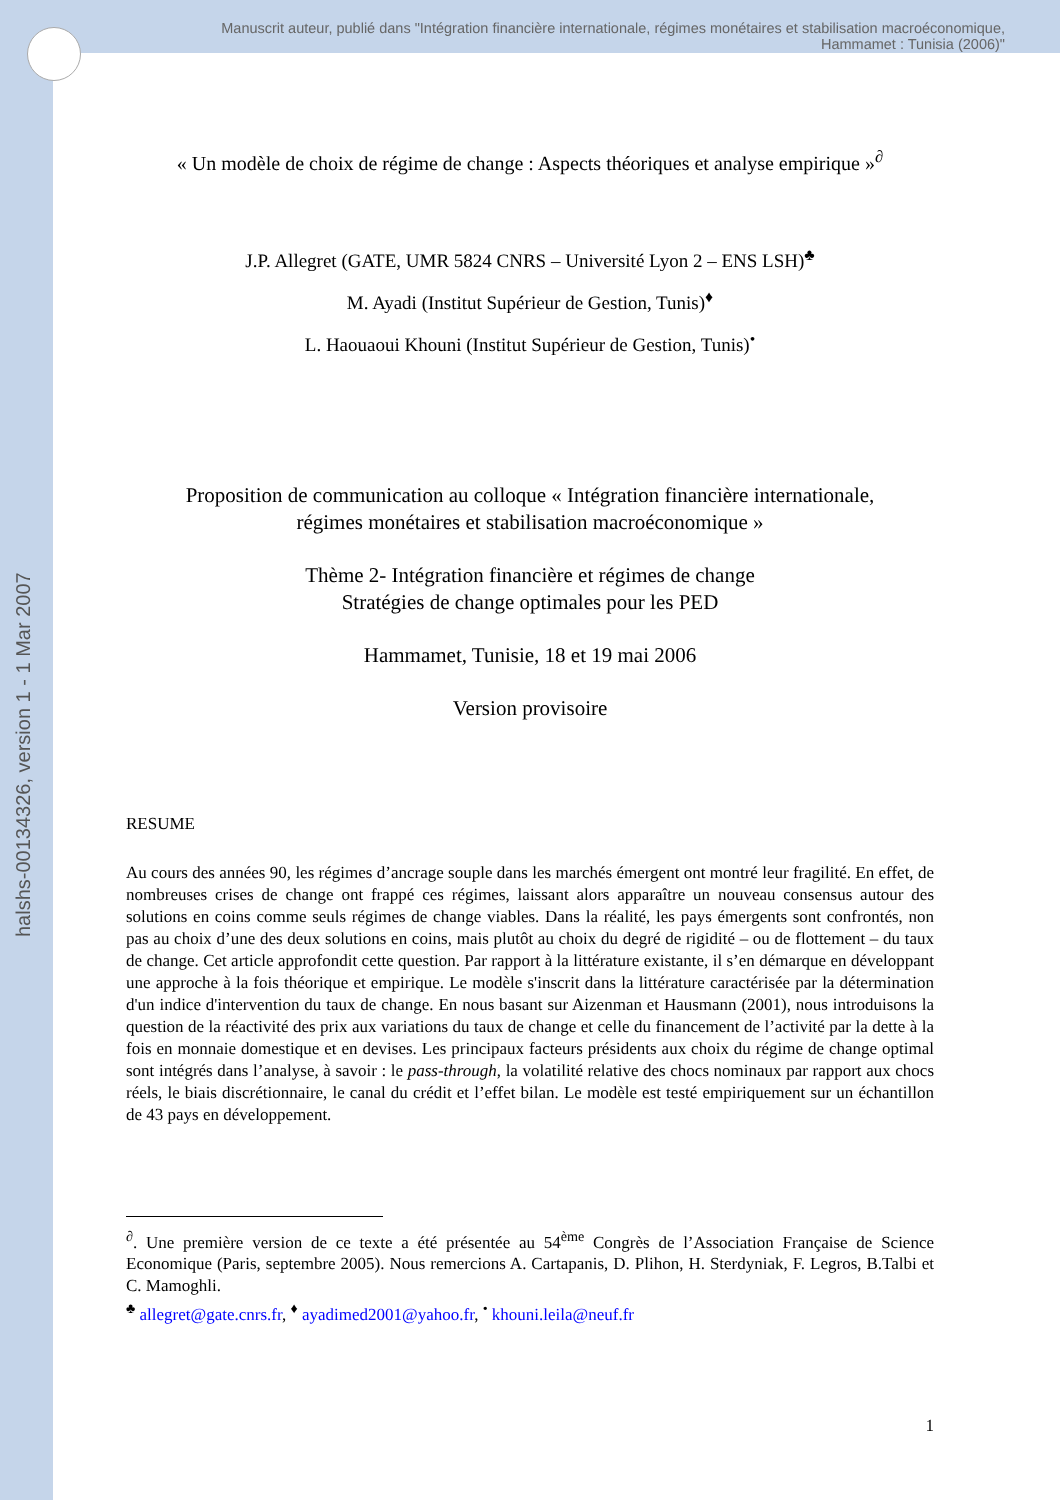Manuscrit auteur, publié dans "Intégration financière internationale, régimes monétaires et stabilisation macroéconomique,
Hammamet : Tunisia (2006)"
halshs-00134326, version 1 - 1 Mar 2007
« Un modèle de choix de régime de change : Aspects théoriques et analyse empirique »<sup>∂</sup>
J.P. Allegret (GATE, UMR 5824 CNRS – Université Lyon 2 – ENS LSH)<sup>♣</sup>
M. Ayadi (Institut Supérieur de Gestion, Tunis)<sup>♦</sup>
L. Haouaoui Khouni (Institut Supérieur de Gestion, Tunis)<sup>•</sup>
Proposition de communication au colloque « Intégration financière internationale,
régimes monétaires et stabilisation macroéconomique »
Thème 2- Intégration financière et régimes de change
Stratégies de change optimales pour les PED
Hammamet, Tunisie, 18 et 19 mai 2006
Version provisoire
RESUME
Au cours des années 90, les régimes d’ancrage souple dans les marchés émergent ont montré leur fragilité. En effet, de nombreuses crises de change ont frappé ces régimes, laissant alors apparaître un nouveau consensus autour des solutions en coins comme seuls régimes de change viables. Dans la réalité, les pays émergents sont confrontés, non pas au choix d’une des deux solutions en coins, mais plutôt au choix du degré de rigidité – ou de flottement – du taux de change. Cet article approfondit cette question. Par rapport à la littérature existante, il s’en démarque en développant une approche à la fois théorique et empirique. Le modèle s'inscrit dans la littérature caractérisée par la détermination d'un indice d'intervention du taux de change. En nous basant sur Aizenman et Hausmann (2001), nous introduisons la question de la réactivité des prix aux variations du taux de change et celle du financement de l’activité par la dette à la fois en monnaie domestique et en devises. Les principaux facteurs présidents aux choix du régime de change optimal sont intégrés dans l’analyse, à savoir : le pass-through, la volatilité relative des chocs nominaux par rapport aux chocs réels, le biais discrétionnaire, le canal du crédit et l’effet bilan. Le modèle est testé empiriquement sur un échantillon de 43 pays en développement.
<sup>∂</sup>. Une première version de ce texte a été présentée au 54<sup>ème</sup> Congrès de l’Association Française de Science Economique (Paris, septembre 2005). Nous remercions A. Cartapanis, D. Plihon, H. Sterdyniak, F. Legros, B.Talbi et C. Mamoghli.
<sup>♣</sup> allegret@gate.cnrs.fr, <sup>♦</sup> ayadimed2001@yahoo.fr, <sup>•</sup> khouni.leila@neuf.fr
1